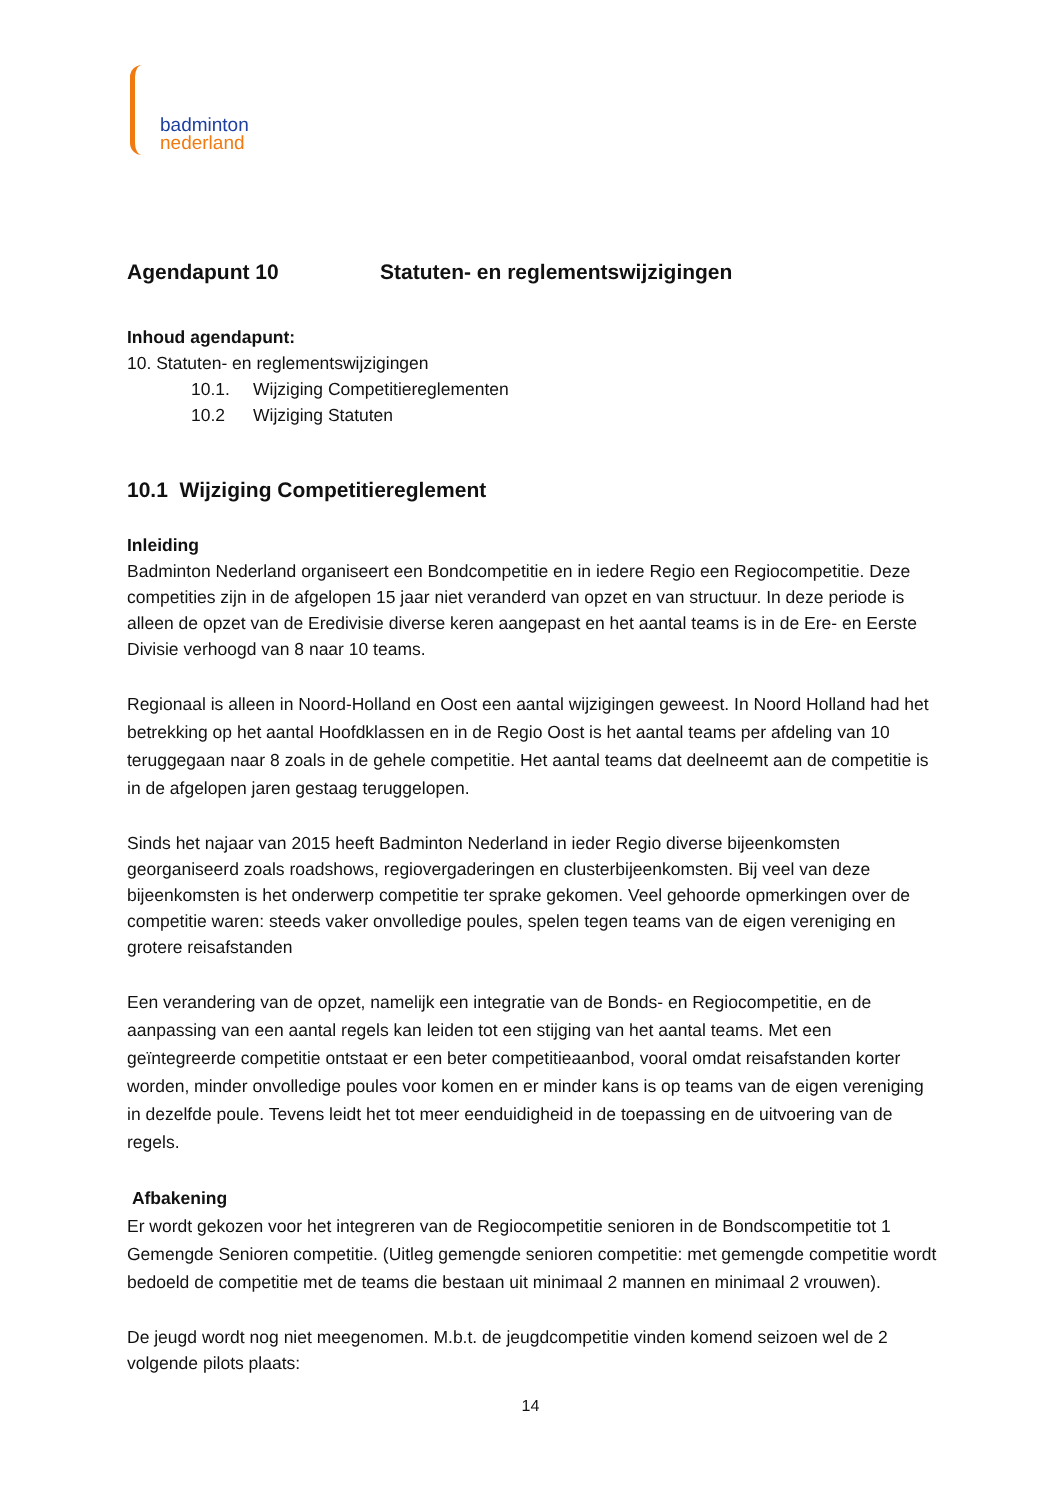badminton
nederland
Agendapunt 10 Statuten- en reglementswijzigingen
Inhoud agendapunt:
10. Statuten- en reglementswijzigingen
10.1. Wijziging Competitiereglementen
10.2 Wijziging Statuten
10.1 Wijziging Competitiereglement
Inleiding
Badminton Nederland organiseert een Bondcompetitie en in iedere Regio een Regiocompetitie. Deze competities zijn in de afgelopen 15 jaar niet veranderd van opzet en van structuur. In deze periode is alleen de opzet van de Eredivisie diverse keren aangepast en het aantal teams is in de Ere- en Eerste Divisie verhoogd van 8 naar 10 teams.
Regionaal is alleen in Noord-Holland en Oost een aantal wijzigingen geweest. In Noord Holland had het betrekking op het aantal Hoofdklassen en in de Regio Oost is het aantal teams per afdeling van 10 teruggegaan naar 8 zoals in de gehele competitie. Het aantal teams dat deelneemt aan de competitie is in de afgelopen jaren gestaag teruggelopen.
Sinds het najaar van 2015 heeft Badminton Nederland in ieder Regio diverse bijeenkomsten georganiseerd zoals roadshows, regiovergaderingen en clusterbijeenkomsten. Bij veel van deze bijeenkomsten is het onderwerp competitie ter sprake gekomen. Veel gehoorde opmerkingen over de competitie waren: steeds vaker onvolledige poules, spelen tegen teams van de eigen vereniging en grotere reisafstanden
Een verandering van de opzet, namelijk een integratie van de Bonds- en Regiocompetitie, en de aanpassing van een aantal regels kan leiden tot een stijging van het aantal teams. Met een geïntegreerde competitie ontstaat er een beter competitieaanbod, vooral omdat reisafstanden korter worden, minder onvolledige poules voor komen en er minder kans is op teams van de eigen vereniging in dezelfde poule. Tevens leidt het tot meer eenduidigheid in de toepassing en de uitvoering van de regels.
Afbakening
Er wordt gekozen voor het integreren van de Regiocompetitie senioren in de Bondscompetitie tot 1 Gemengde Senioren competitie. (Uitleg gemengde senioren competitie: met gemengde competitie wordt bedoeld de competitie met de teams die bestaan uit minimaal 2 mannen en minimaal 2 vrouwen).
De jeugd wordt nog niet meegenomen. M.b.t. de jeugdcompetitie vinden komend seizoen wel de 2 volgende pilots plaats:
14